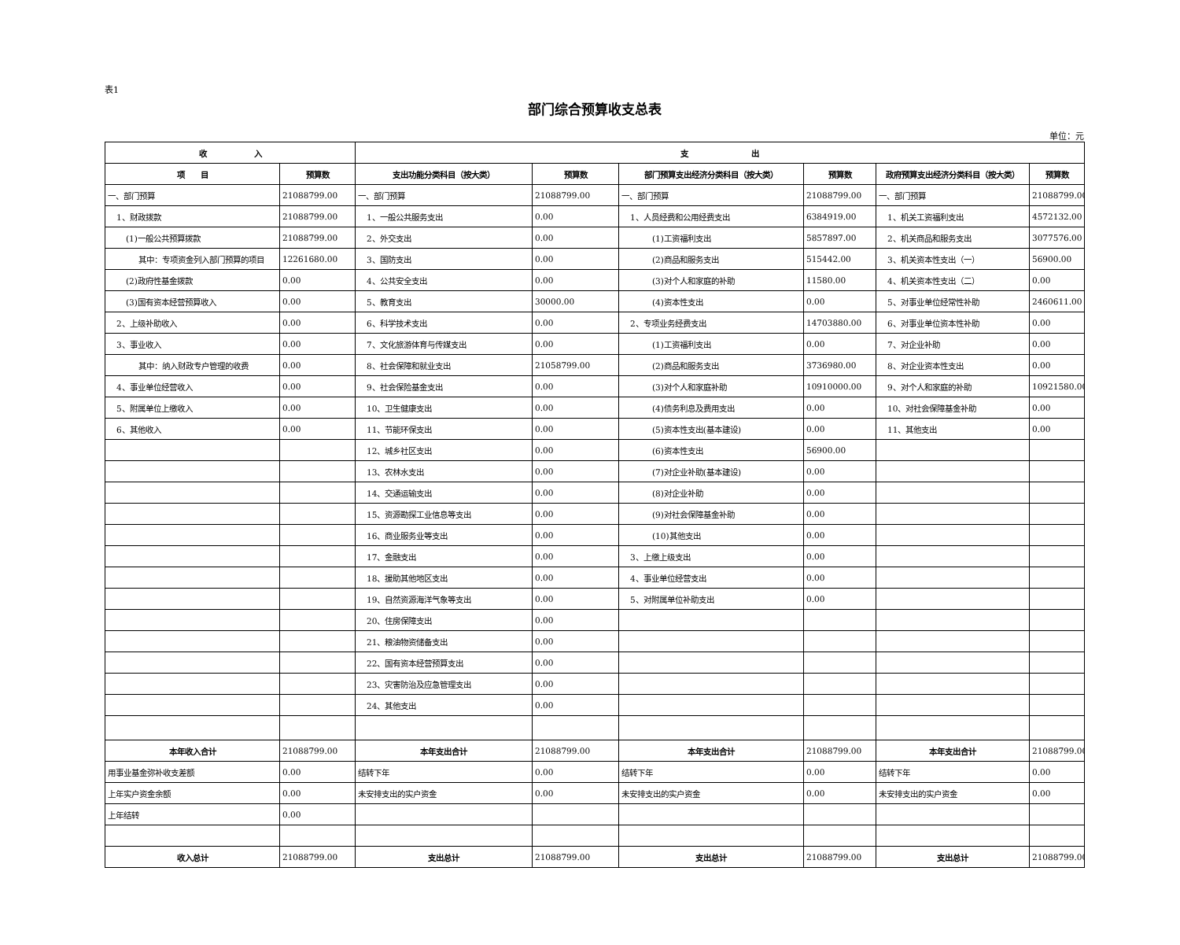表1
部门综合预算收支总表
单位：元
| 收 入 | | 支 出 | | | | | |
| --- | --- | --- | --- | --- | --- | --- | --- |
| 项 目 | 预算数 | 支出功能分类科目（按大类） | 预算数 | 部门预算支出经济分类科目（按大类） | 预算数 | 政府预算支出经济分类科目（按大类） | 预算数 |
| 一、部门预算 | 21088799.00 | 一、部门预算 | 21088799.00 | 一、部门预算 | 21088799.00 | 一、部门预算 | 21088799.00 |
| 1、财政拨款 | 21088799.00 | 1、一般公共服务支出 | 0.00 | 1、人员经费和公用经费支出 | 6384919.00 | 1、机关工资福利支出 | 4572132.00 |
| (1)一般公共预算拨款 | 21088799.00 | 2、外交支出 | 0.00 | (1)工资福利支出 | 5857897.00 | 2、机关商品和服务支出 | 3077576.00 |
| 其中：专项资金列入部门预算的项目 | 12261680.00 | 3、国防支出 | 0.00 | (2)商品和服务支出 | 515442.00 | 3、机关资本性支出（一） | 56900.00 |
| (2)政府性基金拨款 | 0.00 | 4、公共安全支出 | 0.00 | (3)对个人和家庭的补助 | 11580.00 | 4、机关资本性支出（二） | 0.00 |
| (3)国有资本经营预算收入 | 0.00 | 5、教育支出 | 30000.00 | (4)资本性支出 | 0.00 | 5、对事业单位经常性补助 | 2460611.00 |
| 2、上级补助收入 | 0.00 | 6、科学技术支出 | 0.00 | 2、专项业务经费支出 | 14703880.00 | 6、对事业单位资本性补助 | 0.00 |
| 3、事业收入 | 0.00 | 7、文化旅游体育与传媒支出 | 0.00 | (1)工资福利支出 | 0.00 | 7、对企业补助 | 0.00 |
| 其中：纳入财政专户管理的收费 | 0.00 | 8、社会保障和就业支出 | 21058799.00 | (2)商品和服务支出 | 3736980.00 | 8、对企业资本性支出 | 0.00 |
| 4、事业单位经营收入 | 0.00 | 9、社会保险基金支出 | 0.00 | (3)对个人和家庭补助 | 10910000.00 | 9、对个人和家庭的补助 | 10921580.00 |
| 5、附属单位上缴收入 | 0.00 | 10、卫生健康支出 | 0.00 | (4)债务利息及费用支出 | 0.00 | 10、对社会保障基金补助 | 0.00 |
| 6、其他收入 | 0.00 | 11、节能环保支出 | 0.00 | (5)资本性支出(基本建设) | 0.00 | 11、其他支出 | 0.00 |
| | | 12、城乡社区支出 | 0.00 | (6)资本性支出 | 56900.00 | | |
| | | 13、农林水支出 | 0.00 | (7)对企业补助(基本建设) | 0.00 | | |
| | | 14、交通运输支出 | 0.00 | (8)对企业补助 | 0.00 | | |
| | | 15、资源勘探工业信息等支出 | 0.00 | (9)对社会保障基金补助 | 0.00 | | |
| | | 16、商业服务业等支出 | 0.00 | (10)其他支出 | 0.00 | | |
| | | 17、金融支出 | 0.00 | 3、上缴上级支出 | 0.00 | | |
| | | 18、援助其他地区支出 | 0.00 | 4、事业单位经营支出 | 0.00 | | |
| | | 19、自然资源海洋气象等支出 | 0.00 | 5、对附属单位补助支出 | 0.00 | | |
| | | 20、住房保障支出 | 0.00 | | | | |
| | | 21、粮油物资储备支出 | 0.00 | | | | |
| | | 22、国有资本经营预算支出 | 0.00 | | | | |
| | | 23、灾害防治及应急管理支出 | 0.00 | | | | |
| | | 24、其他支出 | 0.00 | | | | |
| 本年收入合计 | 21088799.00 | 本年支出合计 | 21088799.00 | 本年支出合计 | 21088799.00 | 本年支出合计 | 21088799.00 |
| 用事业基金弥补收支差额 | 0.00 | 结转下年 | 0.00 | 结转下年 | 0.00 | 结转下年 | 0.00 |
| 上年实户资金余额 | 0.00 | 未安排支出的实户资金 | 0.00 | 未安排支出的实户资金 | 0.00 | 未安排支出的实户资金 | 0.00 |
| 上年结转 | 0.00 | | | | | | |
| 收入总计 | 21088799.00 | 支出总计 | 21088799.00 | 支出总计 | 21088799.00 | 支出总计 | 21088799.00 |